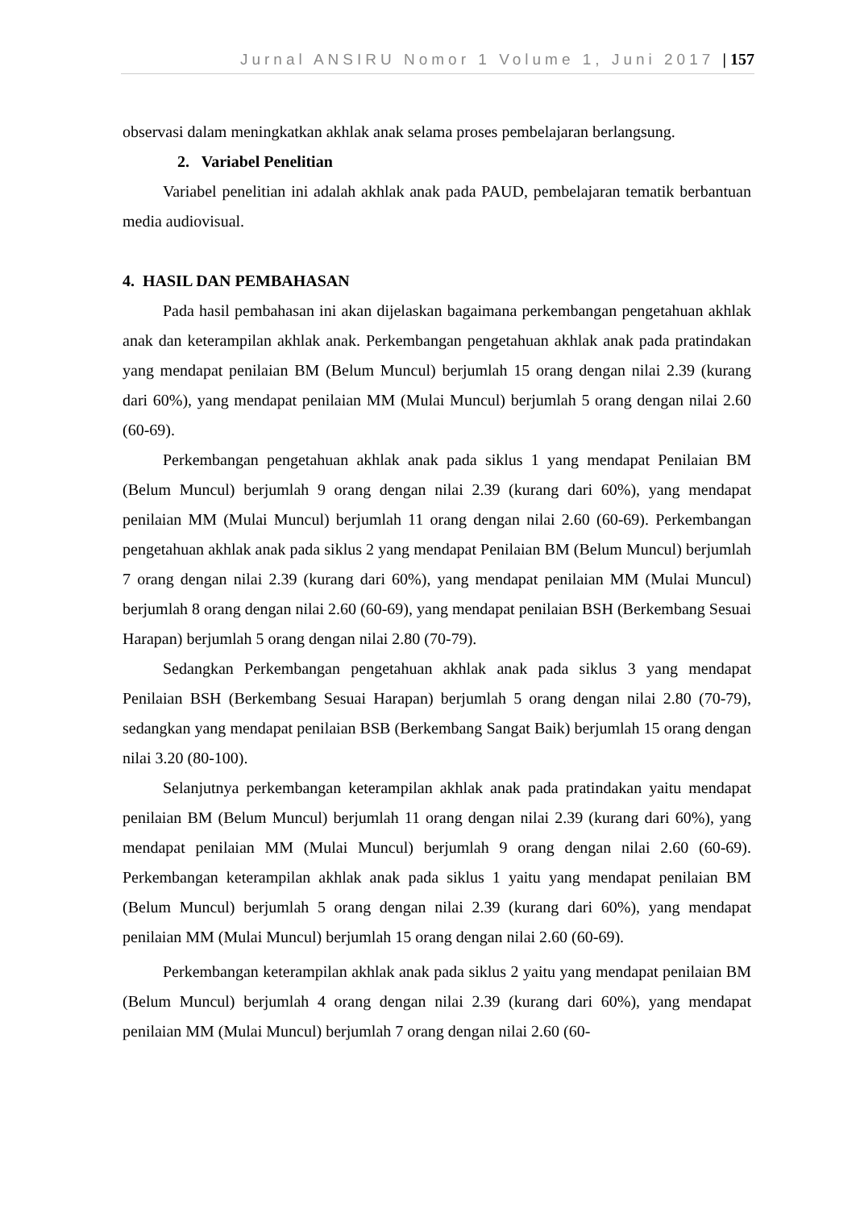Jurnal ANSIRU Nomor 1 Volume 1, Juni 2017 | 157
observasi dalam meningkatkan akhlak anak selama proses pembelajaran berlangsung.
2. Variabel Penelitian
Variabel penelitian ini adalah akhlak anak pada PAUD, pembelajaran tematik berbantuan media audiovisual.
4. HASIL DAN PEMBAHASAN
Pada hasil pembahasan ini akan dijelaskan bagaimana perkembangan pengetahuan akhlak anak dan keterampilan akhlak anak. Perkembangan pengetahuan akhlak anak pada pratindakan yang mendapat penilaian BM (Belum Muncul) berjumlah 15 orang dengan nilai 2.39 (kurang dari 60%), yang mendapat penilaian MM (Mulai Muncul) berjumlah 5 orang dengan nilai 2.60 (60-69).
Perkembangan pengetahuan akhlak anak pada siklus 1 yang mendapat Penilaian BM (Belum Muncul) berjumlah 9 orang dengan nilai 2.39 (kurang dari 60%), yang mendapat penilaian MM (Mulai Muncul) berjumlah 11 orang dengan nilai 2.60 (60-69). Perkembangan pengetahuan akhlak anak pada siklus 2 yang mendapat Penilaian BM (Belum Muncul) berjumlah 7 orang dengan nilai 2.39 (kurang dari 60%), yang mendapat penilaian MM (Mulai Muncul) berjumlah 8 orang dengan nilai 2.60 (60-69), yang mendapat penilaian BSH (Berkembang Sesuai Harapan) berjumlah 5 orang dengan nilai 2.80 (70-79).
Sedangkan Perkembangan pengetahuan akhlak anak pada siklus 3 yang mendapat Penilaian BSH (Berkembang Sesuai Harapan) berjumlah 5 orang dengan nilai 2.80 (70-79), sedangkan yang mendapat penilaian BSB (Berkembang Sangat Baik) berjumlah 15 orang dengan nilai 3.20 (80-100).
Selanjutnya perkembangan keterampilan akhlak anak pada pratindakan yaitu mendapat penilaian BM (Belum Muncul) berjumlah 11 orang dengan nilai 2.39 (kurang dari 60%), yang mendapat penilaian MM (Mulai Muncul) berjumlah 9 orang dengan nilai 2.60 (60-69). Perkembangan keterampilan akhlak anak pada siklus 1 yaitu yang mendapat penilaian BM (Belum Muncul) berjumlah 5 orang dengan nilai 2.39 (kurang dari 60%), yang mendapat penilaian MM (Mulai Muncul) berjumlah 15 orang dengan nilai 2.60 (60-69).
Perkembangan keterampilan akhlak anak pada siklus 2 yaitu yang mendapat penilaian BM (Belum Muncul) berjumlah 4 orang dengan nilai 2.39 (kurang dari 60%), yang mendapat penilaian MM (Mulai Muncul) berjumlah 7 orang dengan nilai 2.60 (60-